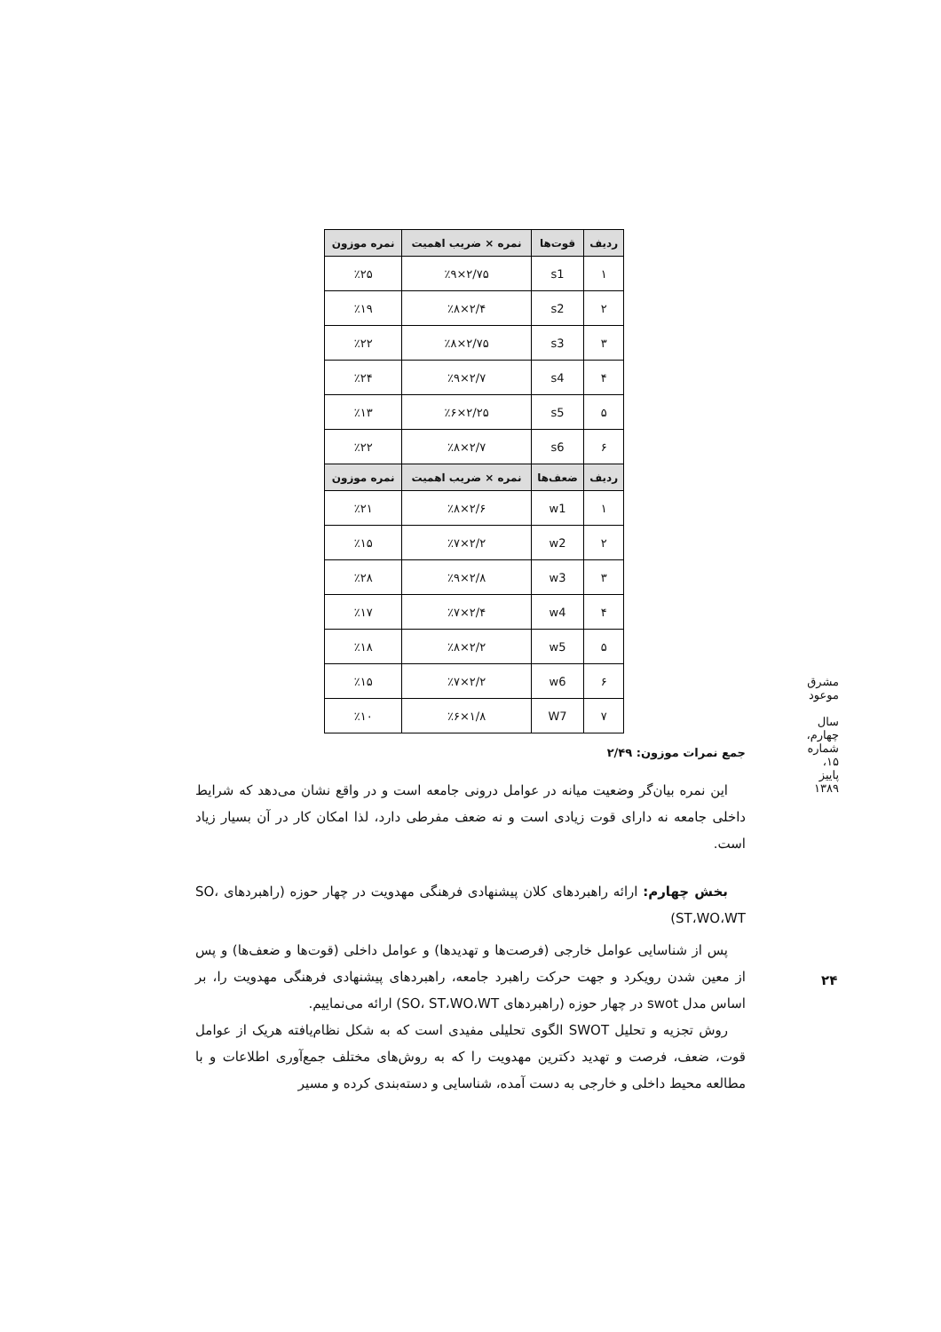| ردیف | قوت‌ها | نمره × ضریب اهمیت | نمره موزون |
| --- | --- | --- | --- |
| ۱ | s1 | ۲/۷۵×٪۹ | ٪۲۵ |
| ۲ | s2 | ۲/۴×٪۸ | ٪۱۹ |
| ۳ | s3 | ۲/۷۵×٪۸ | ٪۲۲ |
| ۴ | s4 | ۲/۷×٪۹ | ٪۲۴ |
| ۵ | s5 | ۲/۲۵×٪۶ | ٪۱۳ |
| ۶ | s6 | ۲/۷×٪۸ | ٪۲۲ |
| ردیف | ضعف‌ها | نمره × ضریب اهمیت | نمره موزون |
| ۱ | w1 | ۲/۶×٪۸ | ٪۲۱ |
| ۲ | w2 | ۲/۲×٪۷ | ٪۱۵ |
| ۳ | w3 | ۲/۸×٪۹ | ٪۲۸ |
| ۴ | w4 | ۲/۴×٪۷ | ٪۱۷ |
| ۵ | w5 | ۲/۲×٪۸ | ٪۱۸ |
| ۶ | w6 | ۲/۲×٪۷ | ٪۱۵ |
| ۷ | W7 | ۱/۸×٪۶ | ٪۱۰ |
جمع نمرات موزون: ۲/۴۹
این نمره بیان‌گر وضعیت میانه در عوامل درونی جامعه است و در واقع نشان می‌دهد که شرایط داخلی جامعه نه دارای قوت زیادی است و نه ضعف مفرطی دارد، لذا امکان کار در آن بسیار زیاد است.
بخش چهارم: ارائه راهبردهای کلان پیشنهادی فرهنگی مهدویت در چهار حوزه (راهبردهای SO، ST،WO،WT)
پس از شناسایی عوامل خارجی (فرصت‌ها و تهدیدها) و عوامل داخلی (قوت‌ها و ضعف‌ها) و پس از معین شدن رویکرد و جهت حرکت راهبرد جامعه، راهبردهای پیشنهادی فرهنگی مهدویت را، بر اساس مدل swot در چهار حوزه (راهبردهای SO، ST،WO،WT) ارائه می‌نماییم.
روش تجزیه و تحلیل SWOT الگوی تحلیلی مفیدی است که به شکل نظام‌یافته هریک از عوامل قوت، ضعف، فرصت و تهدید دکترین مهدویت را که به روش‌های مختلف جمع‌آوری اطلاعات و با مطالعه محیط داخلی و خارجی به دست آمده، شناسایی و دسته‌بندی کرده و مسیر
مشرق موعود
سال چهارم، شماره ۱۵، پاییز ۱۳۸۹
۲۴